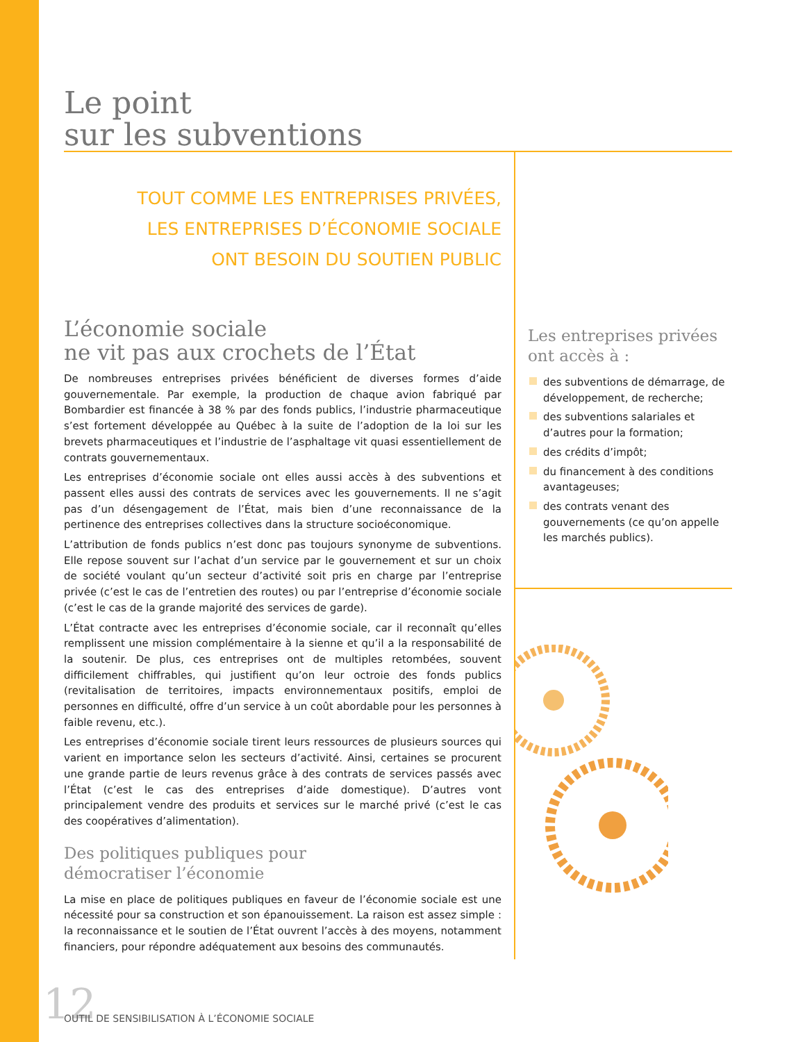Le point
sur les subventions
TOUT COMME LES ENTREPRISES PRIVÉES,
LES ENTREPRISES D’ÉCONOMIE SOCIALE
ONT BESOIN DU SOUTIEN PUBLIC
L’économie sociale
ne vit pas aux crochets de l’État
De nombreuses entreprises privées bénéficient de diverses formes d’aide gouvernementale. Par exemple, la production de chaque avion fabriqué par Bombardier est financée à 38 % par des fonds publics, l’industrie pharmaceutique s’est fortement développée au Québec à la suite de l’adoption de la loi sur les brevets pharmaceutiques et l’industrie de l’asphaltage vit quasi essentiellement de contrats gouvernementaux.
Les entreprises d’économie sociale ont elles aussi accès à des subventions et passent elles aussi des contrats de services avec les gouvernements. Il ne s’agit pas d’un désengagement de l’État, mais bien d’une reconnaissance de la pertinence des entreprises collectives dans la structure socioéconomique.
L’attribution de fonds publics n’est donc pas toujours synonyme de subventions. Elle repose souvent sur l’achat d’un service par le gouvernement et sur un choix de société voulant qu’un secteur d’activité soit pris en charge par l’entreprise privée (c’est le cas de l’entretien des routes) ou par l’entreprise d’économie sociale (c’est le cas de la grande majorité des services de garde).
L’État contracte avec les entreprises d’économie sociale, car il reconnaît qu’elles remplissent une mission complémentaire à la sienne et qu’il a la responsabilité de la soutenir. De plus, ces entreprises ont de multiples retombées, souvent difficilement chiffrables, qui justifient qu’on leur octroie des fonds publics (revitalisation de territoires, impacts environnementaux positifs, emploi de personnes en difficulté, offre d’un service à un coût abordable pour les personnes à faible revenu, etc.).
Les entreprises d’économie sociale tirent leurs ressources de plusieurs sources qui varient en importance selon les secteurs d’activité. Ainsi, certaines se procurent une grande partie de leurs revenus grâce à des contrats de services passés avec l’État (c’est le cas des entreprises d’aide domestique). D’autres vont principalement vendre des produits et services sur le marché privé (c’est le cas des coopératives d’alimentation).
Des politiques publiques pour
démocratiser l’économie
La mise en place de politiques publiques en faveur de l’économie sociale est une nécessité pour sa construction et son épanouissement. La raison est assez simple : la reconnaissance et le soutien de l’État ouvrent l’accès à des moyens, notamment financiers, pour répondre adéquatement aux besoins des communautés.
Les entreprises privées
ont accès à :
des subventions de démarrage, de développement, de recherche;
des subventions salariales et d’autres pour la formation;
des crédits d’impôt;
du financement à des conditions avantageuses;
des contrats venant des gouvernements (ce qu’on appelle les marchés publics).
12
OUTIL DE SENSIBILISATION À L’ÉCONOMIE SOCIALE